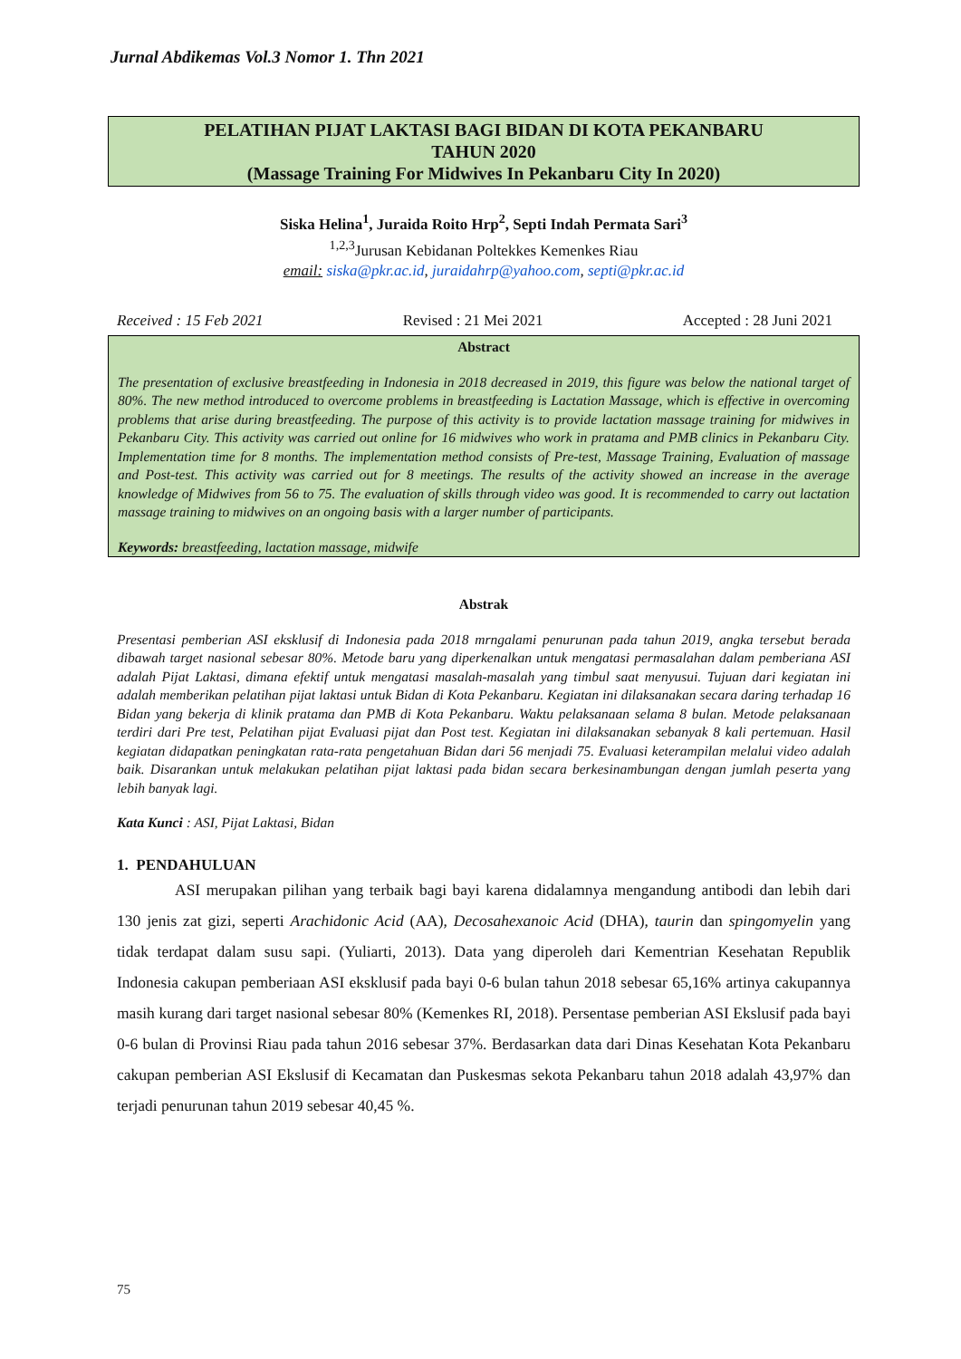Jurnal Abdikemas Vol.3 Nomor 1. Thn 2021
PELATIHAN PIJAT LAKTASI BAGI BIDAN DI KOTA PEKANBARU
TAHUN 2020
(Massage Training For Midwives In Pekanbaru City In 2020)
Siska Helina<sup>1</sup>, Juraida Roito Hrp<sup>2</sup>, Septi Indah Permata Sari<sup>3</sup>
<sup>1,2,3</sup>Jurusan Kebidanan Poltekkes Kemenkes Riau
email: siska@pkr.ac.id, juraidahrp@yahoo.com, septi@pkr.ac.id
Received : 15 Feb 2021 Revised : 21 Mei 2021 Accepted : 28 Juni 2021
Abstract
The presentation of exclusive breastfeeding in Indonesia in 2018 decreased in 2019, this figure was below the national target of 80%. The new method introduced to overcome problems in breastfeeding is Lactation Massage, which is effective in overcoming problems that arise during breastfeeding. The purpose of this activity is to provide lactation massage training for midwives in Pekanbaru City. This activity was carried out online for 16 midwives who work in pratama and PMB clinics in Pekanbaru City. Implementation time for 8 months. The implementation method consists of Pre-test, Massage Training, Evaluation of massage and Post-test. This activity was carried out for 8 meetings. The results of the activity showed an increase in the average knowledge of Midwives from 56 to 75. The evaluation of skills through video was good. It is recommended to carry out lactation massage training to midwives on an ongoing basis with a larger number of participants.
Keywords: breastfeeding, lactation massage, midwife
Abstrak
Presentasi pemberian ASI eksklusif di Indonesia pada 2018 mrngalami penurunan pada tahun 2019, angka tersebut berada dibawah target nasional sebesar 80%. Metode baru yang diperkenalkan untuk mengatasi permasalahan dalam pemberiana ASI adalah Pijat Laktasi, dimana efektif untuk mengatasi masalah-masalah yang timbul saat menyusui. Tujuan dari kegiatan ini adalah memberikan pelatihan pijat laktasi untuk Bidan di Kota Pekanbaru. Kegiatan ini dilaksanakan secara daring terhadap 16 Bidan yang bekerja di klinik pratama dan PMB di Kota Pekanbaru. Waktu pelaksanaan selama 8 bulan. Metode pelaksanaan terdiri dari Pre test, Pelatihan pijat Evaluasi pijat dan Post test. Kegiatan ini dilaksanakan sebanyak 8 kali pertemuan. Hasil kegiatan didapatkan peningkatan rata-rata pengetahuan Bidan dari 56 menjadi 75. Evaluasi keterampilan melalui video adalah baik. Disarankan untuk melakukan pelatihan pijat laktasi pada bidan secara berkesinambungan dengan jumlah peserta yang lebih banyak lagi.
Kata Kunci : ASI, Pijat Laktasi, Bidan
1. PENDAHULUAN
ASI merupakan pilihan yang terbaik bagi bayi karena didalamnya mengandung antibodi dan lebih dari 130 jenis zat gizi, seperti Arachidonic Acid (AA), Decosahexanoic Acid (DHA), taurin dan spingomyelin yang tidak terdapat dalam susu sapi. (Yuliarti, 2013). Data yang diperoleh dari Kementrian Kesehatan Republik Indonesia cakupan pemberiaan ASI eksklusif pada bayi 0-6 bulan tahun 2018 sebesar 65,16% artinya cakupannya masih kurang dari target nasional sebesar 80% (Kemenkes RI, 2018). Persentase pemberian ASI Ekslusif pada bayi 0-6 bulan di Provinsi Riau pada tahun 2016 sebesar 37%. Berdasarkan data dari Dinas Kesehatan Kota Pekanbaru cakupan pemberian ASI Ekslusif di Kecamatan dan Puskesmas sekota Pekanbaru tahun 2018 adalah 43,97% dan terjadi penurunan tahun 2019 sebesar 40,45 %.
75